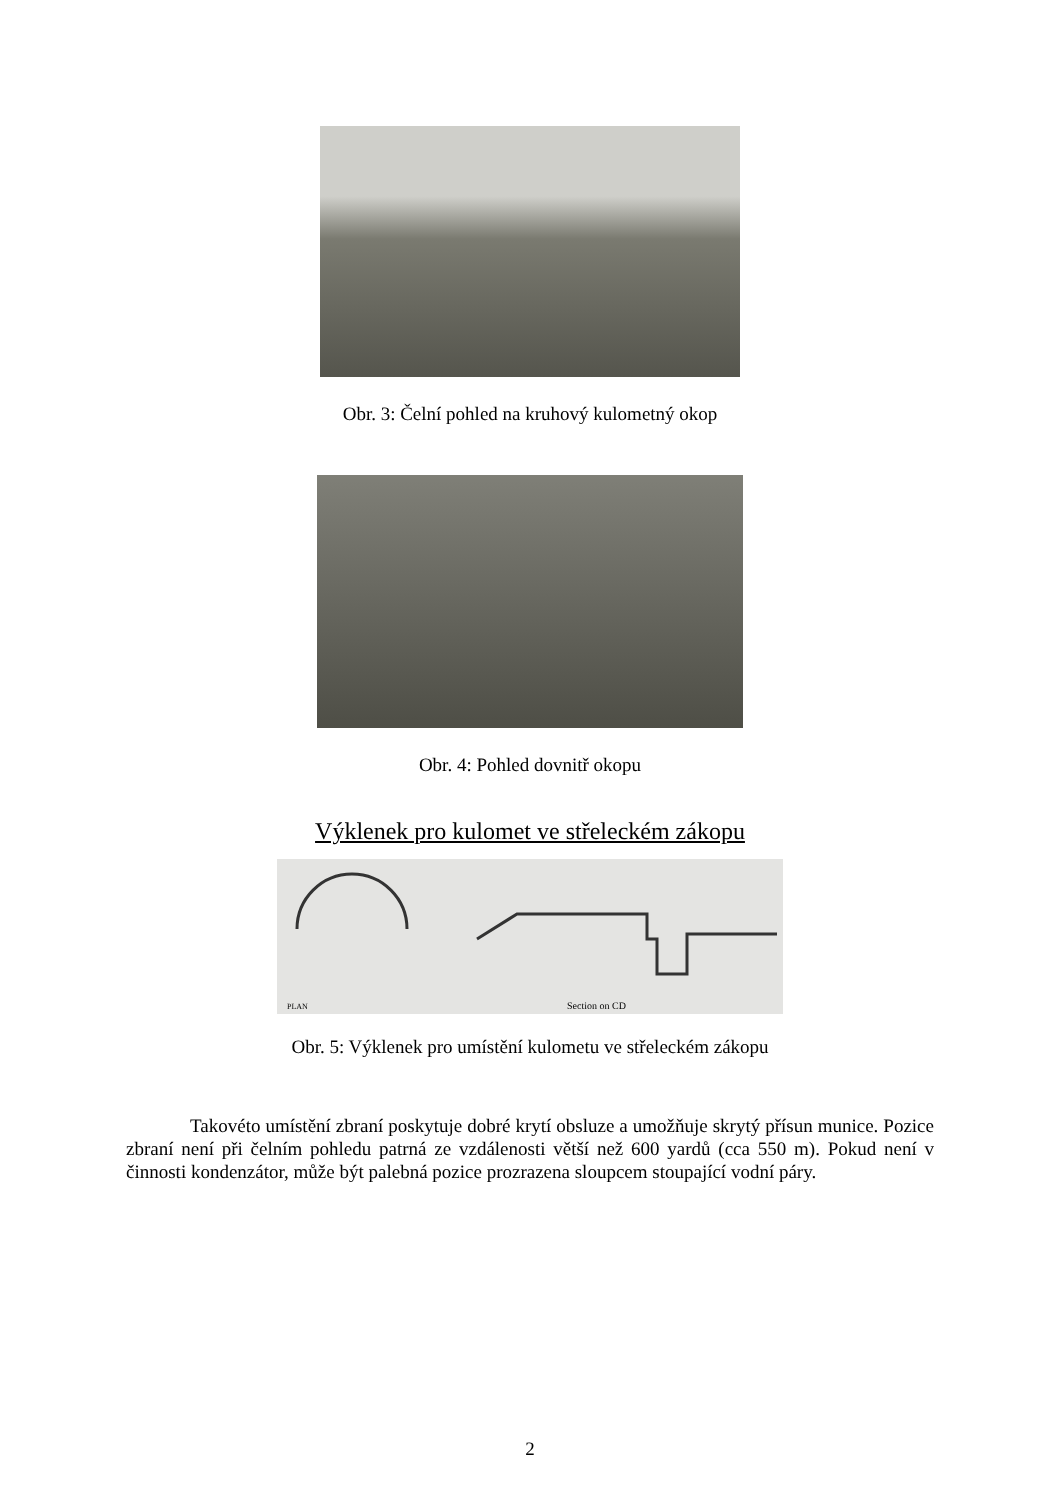Obr. 3: Čelní pohled na kruhový kulometný okop
Obr. 4: Pohled dovnitř okopu
Výklenek pro kulomet ve střeleckém zákopu
Section on CD
PLAN
Obr. 5: Výklenek pro umístění kulometu ve střeleckém zákopu
Takovéto umístění zbraní poskytuje dobré krytí obsluze a umožňuje skrytý přísun munice. Pozice zbraní není při čelním pohledu patrná ze vzdálenosti větší než 600 yardů (cca 550 m). Pokud není v činnosti kondenzátor, může být palebná pozice prozrazena sloupcem stoupající vodní páry.
2